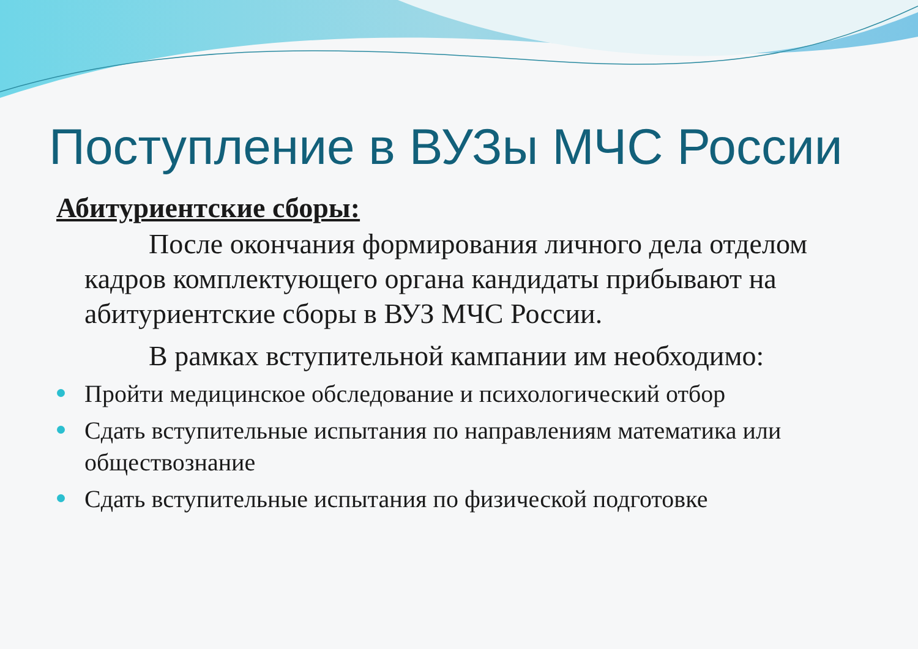Поступление в ВУЗы МЧС России
Абитуриентские сборы:
После окончания формирования личного дела отделом кадров комплектующего органа кандидаты прибывают на абитуриентские сборы в ВУЗ МЧС России.
В рамках вступительной кампании им необходимо:
Пройти медицинское обследование и психологический отбор
Сдать вступительные испытания по направлениям математика или обществознание
Сдать вступительные испытания по физической подготовке